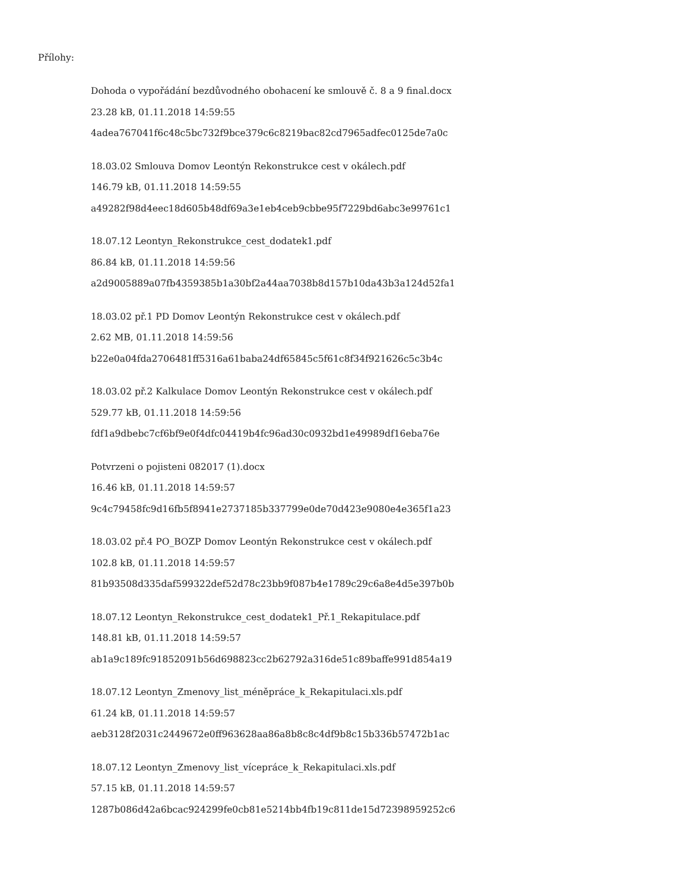Přílohy:
Dohoda o vypořádání bezdůvodného obohacení ke smlouvě č. 8 a 9 final.docx
23.28 kB, 01.11.2018 14:59:55
4adea767041f6c48c5bc732f9bce379c6c8219bac82cd7965adfec0125de7a0c
18.03.02 Smlouva Domov Leontýn Rekonstrukce cest v okálech.pdf
146.79 kB, 01.11.2018 14:59:55
a49282f98d4eec18d605b48df69a3e1eb4ceb9cbbe95f7229bd6abc3e99761c1
18.07.12 Leontyn_Rekonstrukce_cest_dodatek1.pdf
86.84 kB, 01.11.2018 14:59:56
a2d9005889a07fb4359385b1a30bf2a44aa7038b8d157b10da43b3a124d52fa1
18.03.02 př.1 PD Domov Leontýn Rekonstrukce cest v okálech.pdf
2.62 MB, 01.11.2018 14:59:56
b22e0a04fda2706481ff5316a61baba24df65845c5f61c8f34f921626c5c3b4c
18.03.02 př.2 Kalkulace Domov Leontýn Rekonstrukce cest v okálech.pdf
529.77 kB, 01.11.2018 14:59:56
fdf1a9dbebc7cf6bf9e0f4dfc04419b4fc96ad30c0932bd1e49989df16eba76e
Potvrzeni o pojisteni 082017 (1).docx
16.46 kB, 01.11.2018 14:59:57
9c4c79458fc9d16fb5f8941e2737185b337799e0de70d423e9080e4e365f1a23
18.03.02 př.4 PO_BOZP Domov Leontýn Rekonstrukce cest v okálech.pdf
102.8 kB, 01.11.2018 14:59:57
81b93508d335daf599322def52d78c23bb9f087b4e1789c29c6a8e4d5e397b0b
18.07.12 Leontyn_Rekonstrukce_cest_dodatek1_Př.1_Rekapitulace.pdf
148.81 kB, 01.11.2018 14:59:57
ab1a9c189fc91852091b56d698823cc2b62792a316de51c89baffe991d854a19
18.07.12 Leontyn_Zmenovy_list_méněpráce_k_Rekapitulaci.xls.pdf
61.24 kB, 01.11.2018 14:59:57
aeb3128f2031c2449672e0ff963628aa86a8b8c8c4df9b8c15b336b57472b1ac
18.07.12 Leontyn_Zmenovy_list_vícepráce_k_Rekapitulaci.xls.pdf
57.15 kB, 01.11.2018 14:59:57
1287b086d42a6bcac924299fe0cb81e5214bb4fb19c811de15d72398959252c6